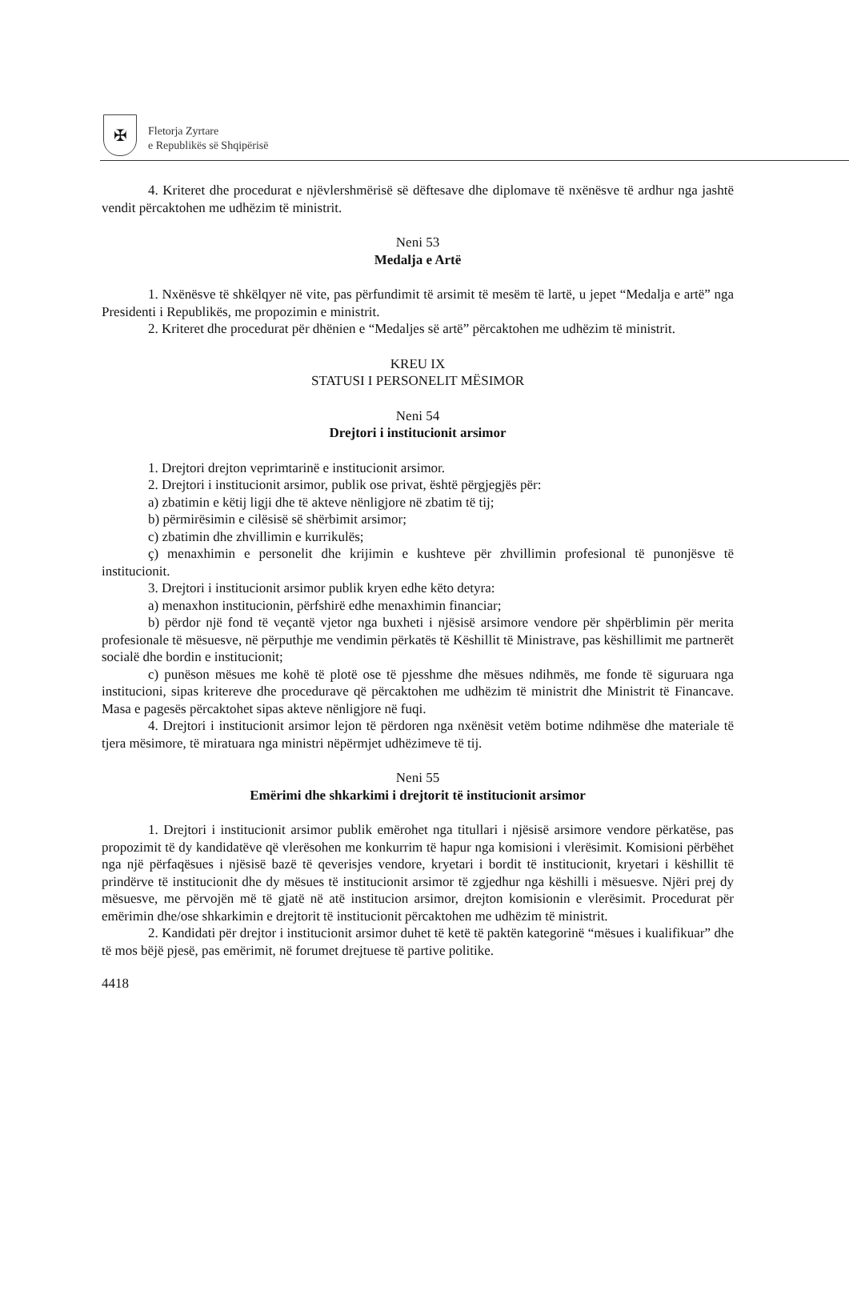✠
Fletorja Zyrtare
e Republikës së Shqipërisë
4. Kriteret dhe procedurat e njëvlershmërisë së dëftesave dhe diplomave të nxënësve të ardhur nga jashtë vendit përcaktohen me udhëzim të ministrit.
Neni 53
Medalja e Artë
1. Nxënësve të shkëlqyer në vite, pas përfundimit të arsimit të mesëm të lartë, u jepet “Medalja e artë” nga Presidenti i Republikës, me propozimin e ministrit.
2. Kriteret dhe procedurat për dhënien e “Medaljes së artë” përcaktohen me udhëzim të ministrit.
KREU IX
STATUSI I PERSONELIT MËSIMOR
Neni 54
Drejtori i institucionit arsimor
1. Drejtori drejton veprimtarinë e institucionit arsimor.
2. Drejtori i institucionit arsimor, publik ose privat, është përgjegjës për:
a) zbatimin e këtij ligji dhe të akteve nënligjore në zbatim të tij;
b) përmirësimin e cilësisë së shërbimit arsimor;
c) zbatimin dhe zhvillimin e kurrikulës;
ç) menaxhimin e personelit dhe krijimin e kushteve për zhvillimin profesional të punonjësve të institucionit.
3. Drejtori i institucionit arsimor publik kryen edhe këto detyra:
a) menaxhon institucionin, përfshirë edhe menaxhimin financiar;
b) përdor një fond të veçantë vjetor nga buxheti i njësisë arsimore vendore për shpërblimin për merita profesionale të mësuesve, në përputhje me vendimin përkatës të Këshillit të Ministrave, pas këshillimit me partnerët socialë dhe bordin e institucionit;
c) punëson mësues me kohë të plotë ose të pjesshme dhe mësues ndihmës, me fonde të siguruara nga institucioni, sipas kritereve dhe procedurave që përcaktohen me udhëzim të ministrit dhe Ministrit të Financave. Masa e pagesës përcaktohet sipas akteve nënligjore në fuqi.
4. Drejtori i institucionit arsimor lejon të përdoren nga nxënësit vetëm botime ndihmëse dhe materiale të tjera mësimore, të miratuara nga ministri nëpërmjet udhëzimeve të tij.
Neni 55
Emërimi dhe shkarkimi i drejtorit të institucionit arsimor
1. Drejtori i institucionit arsimor publik emërohet nga titullari i njësisë arsimore vendore përkatëse, pas propozimit të dy kandidatëve që vlerësohen me konkurrim të hapur nga komisioni i vlerësimit. Komisioni përbëhet nga një përfaqësues i njësisë bazë të qeverisjes vendore, kryetari i bordit të institucionit, kryetari i këshillit të prindërve të institucionit dhe dy mësues të institucionit arsimor të zgjedhur nga këshilli i mësuesve. Njëri prej dy mësuesve, me përvojën më të gjatë në atë institucion arsimor, drejton komisionin e vlerësimit. Procedurat për emërimin dhe/ose shkarkimin e drejtorit të institucionit përcaktohen me udhëzim të ministrit.
2. Kandidati për drejtor i institucionit arsimor duhet të ketë të paktën kategorinë “mësues i kualifikuar” dhe të mos bëjë pjesë, pas emërimit, në forumet drejtuese të partive politike.
4418